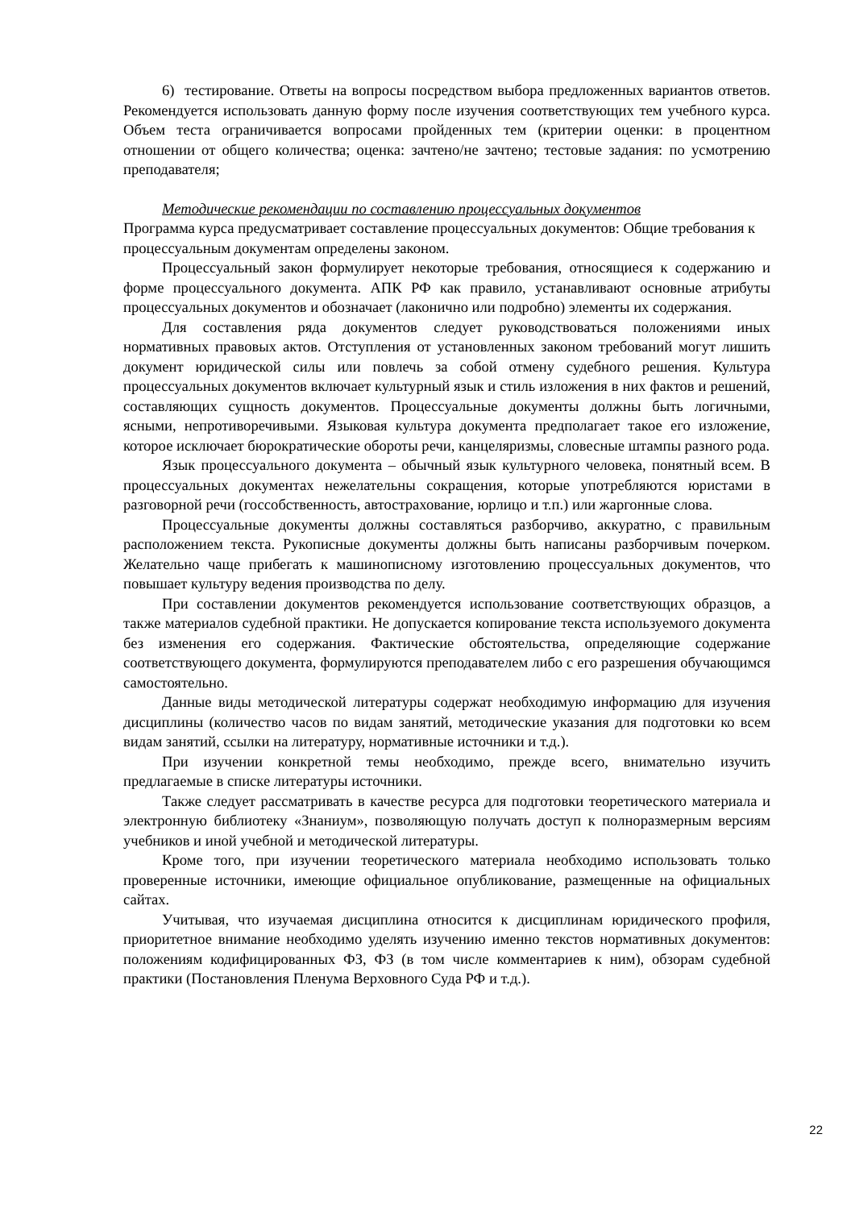6) тестирование. Ответы на вопросы посредством выбора предложенных вариантов ответов. Рекомендуется использовать данную форму после изучения соответствующих тем учебного курса. Объем теста ограничивается вопросами пройденных тем (критерии оценки: в процентном отношении от общего количества; оценка: зачтено/не зачтено; тестовые задания: по усмотрению преподавателя;
Методические рекомендации по составлению процессуальных документов
Программа курса предусматривает составление процессуальных документов: Общие требования к процессуальным документам определены законом.
Процессуальный закон формулирует некоторые требования, относящиеся к содержанию и форме процессуального документа. АПК РФ как правило, устанавливают основные атрибуты процессуальных документов и обозначает (лаконично или подробно) элементы их содержания.
Для составления ряда документов следует руководствоваться положениями иных нормативных правовых актов. Отступления от установленных законом требований могут лишить документ юридической силы или повлечь за собой отмену судебного решения. Культура процессуальных документов включает культурный язык и стиль изложения в них фактов и решений, составляющих сущность документов. Процессуальные документы должны быть логичными, ясными, непротиворечивыми. Языковая культура документа предполагает такое его изложение, которое исключает бюрократические обороты речи, канцеляризмы, словесные штампы разного рода.
Язык процессуального документа – обычный язык культурного человека, понятный всем. В процессуальных документах нежелательны сокращения, которые употребляются юристами в разговорной речи (госсобственность, автострахование, юрлицо и т.п.) или жаргонные слова.
Процессуальные документы должны составляться разборчиво, аккуратно, с правильным расположением текста. Рукописные документы должны быть написаны разборчивым почерком. Желательно чаще прибегать к машинописному изготовлению процессуальных документов, что повышает культуру ведения производства по делу.
При составлении документов рекомендуется использование соответствующих образцов, а также материалов судебной практики. Не допускается копирование текста используемого документа без изменения его содержания. Фактические обстоятельства, определяющие содержание соответствующего документа, формулируются преподавателем либо с его разрешения обучающимся самостоятельно.
Данные виды методической литературы содержат необходимую информацию для изучения дисциплины (количество часов по видам занятий, методические указания для подготовки ко всем видам занятий, ссылки на литературу, нормативные источники и т.д.).
При изучении конкретной темы необходимо, прежде всего, внимательно изучить предлагаемые в списке литературы источники.
Также следует рассматривать в качестве ресурса для подготовки теоретического материала и электронную библиотеку «Знаниум», позволяющую получать доступ к полноразмерным версиям учебников и иной учебной и методической литературы.
Кроме того, при изучении теоретического материала необходимо использовать только проверенные источники, имеющие официальное опубликование, размещенные на официальных сайтах.
Учитывая, что изучаемая дисциплина относится к дисциплинам юридического профиля, приоритетное внимание необходимо уделять изучению именно текстов нормативных документов: положениям кодифицированных ФЗ, ФЗ (в том числе комментариев к ним), обзорам судебной практики (Постановления Пленума Верховного Суда РФ и т.д.).
22